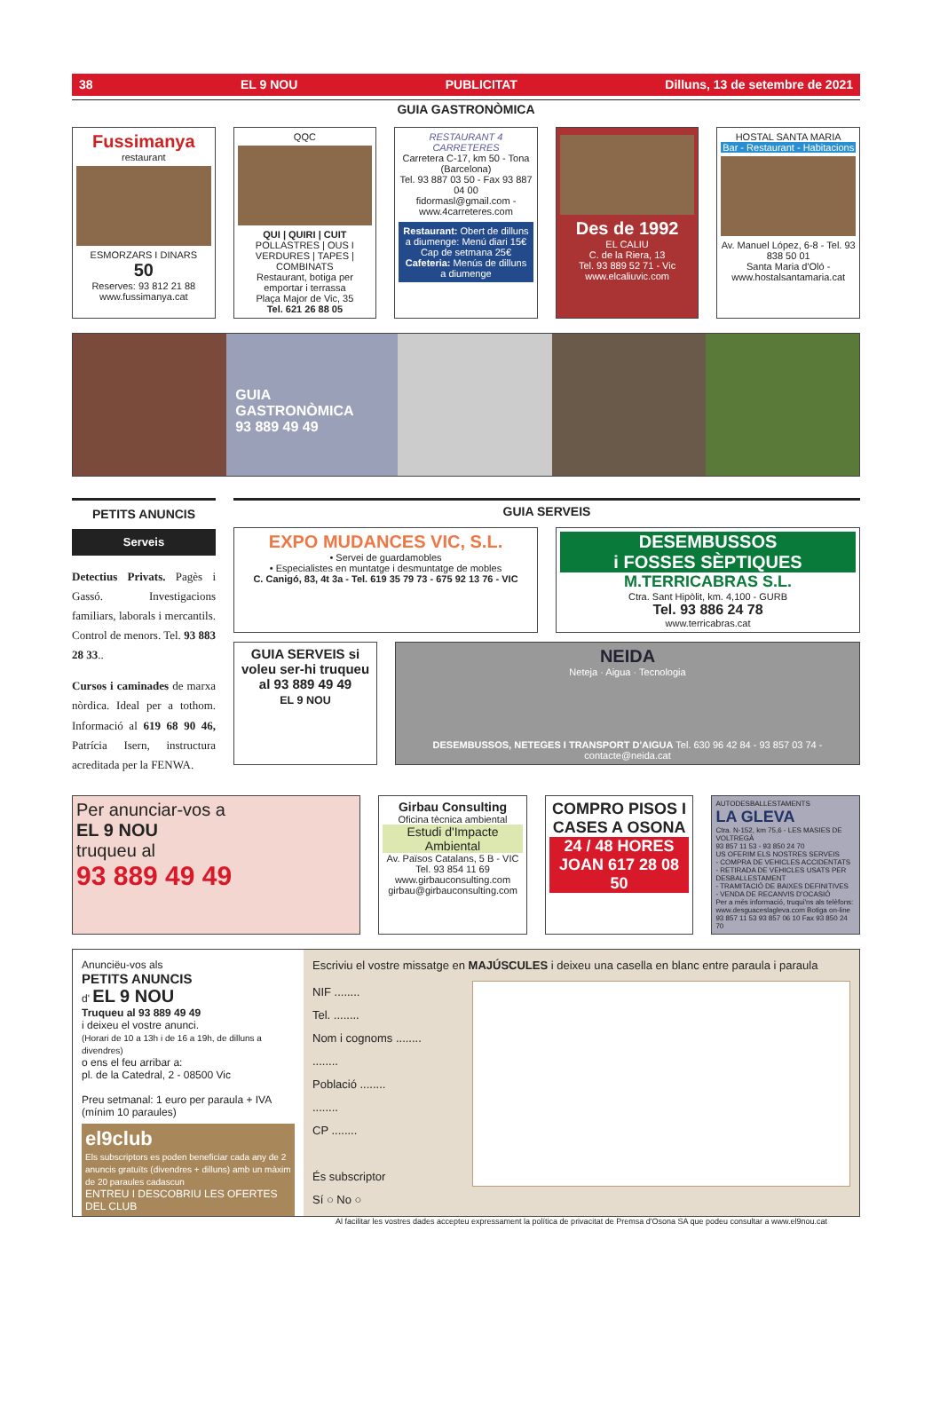38 EL 9 NOU PUBLICITAT Dilluns, 13 de setembre de 2021
GUIA GASTRONÒMICA
Fussimanya
restaurant
ESMORZARS I DINARS
50
Reserves: 93 812 21 88
www.fussimanya.cat
QQC
QUI | QUIRI | CUIT
POLLASTRES | OUS I VERDURES | TAPES | COMBINATS
Restaurant, botiga per emportar i terrassa
Plaça Major de Vic, 35
Tel. 621 26 88 05
RESTAURANT 4 CARRETERES
Carretera C-17, km 50 - Tona (Barcelona)
Tel. 93 887 03 50 - Fax 93 887 04 00
fidormasl@gmail.com - www.4carreteres.com
Restaurant: Obert de dilluns a diumenge: Menú diari 15€ Cap de setmana 25€
Cafeteria: Menús de dilluns a diumenge
Des de 1992
EL CALIU
C. de la Riera, 13
Tel. 93 889 52 71 - Vic
www.elcaliuvic.com
HOSTAL SANTA MARIA
Bar - Restaurant - Habitacions
Av. Manuel López, 6-8 - Tel. 93 838 50 01
Santa Maria d'Oló - www.hostalsantamaria.cat
GUIA
GASTRONÒMICA
93 889 49 49
PETITS ANUNCIS
Serveis
Detectius Privats. Pagès i Gassó. Investigacions familiars, laborals i mercantils. Control de menors. Tel. 93 883 28 33..
Cursos i caminades de marxa nòrdica. Ideal per a tothom. Informació al 619 68 90 46, Patrícia Isern, instructura acreditada per la FENWA.
GUIA SERVEIS
EXPO MUDANCES VIC, S.L.
• Servei de guardamobles
• Especialistes en muntatge i desmuntatge de mobles
C. Canigó, 83, 4t 3a - Tel. 619 35 79 73 - 675 92 13 76 - VIC
DESEMBUSSOS
i FOSSES SÈPTIQUES
M.TERRICABRAS S.L.
Ctra. Sant Hipòlit, km. 4,100 - GURB
Tel. 93 886 24 78
www.terricabras.cat
GUIA SERVEIS si voleu ser-hi truqueu al 93 889 49 49
EL 9 NOU
NEIDA
Neteja · Aigua · Tecnologia
DESEMBUSSOS, NETEGES I TRANSPORT D'AIGUA Tel. 630 96 42 84 - 93 857 03 74 - contacte@neida.cat
Per anunciar-vos a
EL 9 NOU
truqueu al
93 889 49 49
Girbau Consulting
Oficina tècnica ambiental
Estudi d'Impacte Ambiental
Av. Països Catalans, 5 B - VIC
Tel. 93 854 11 69
www.girbauconsulting.com
girbau@girbauconsulting.com
COMPRO PISOS I CASES A OSONA
24 / 48 HORES
JOAN 617 28 08 50
AUTODESBALLESTAMENTS
LA GLEVA
Ctra. N-152, km 75,6 - LES MASIES DE VOLTREGÀ
93 857 11 53 - 93 850 24 70
US OFERIM ELS NOSTRES SERVEIS
- COMPRA DE VEHICLES ACCIDENTATS
- RETIRADA DE VEHICLES USATS PER DESBALLESTAMENT
- TRAMITACIÓ DE BAIXES DEFINITIVES
- VENDA DE RECANVIS D'OCASIÓ
Per a més informació, truqui'ns als telèfons:
www.desguaceslagleva.com Botiga on-line 93 857 11 53 93 857 06 10 Fax 93 850 24 70
Anunciëu-vos als
PETITS ANUNCIS
d' EL 9 NOU
Truqueu al 93 889 49 49
i deixeu el vostre anunci.
(Horari de 10 a 13h i de 16 a 19h, de dilluns a divendres)
o ens el feu arribar a:
pl. de la Catedral, 2 - 08500 Vic
Preu setmanal: 1 euro per paraula + IVA (mínim 10 paraules)
el9club
Els subscriptors es poden beneficiar cada any de 2 anuncis gratuïts (divendres + dilluns) amb un màxim de 20 paraules cadascun
ENTREU I DESCOBRIU LES OFERTES DEL CLUB
Escriviu el vostre missatge en MAJÚSCULES i deixeu una casella en blanc entre paraula i paraula
NIF ........
Tel. ........
Nom i cognoms ........
........
Població ........
........
CP ........
És subscriptor
Sí ○ No ○
Al facilitar les vostres dades accepteu expressament la política de privacitat de Premsa d'Osona SA que podeu consultar a www.el9nou.cat